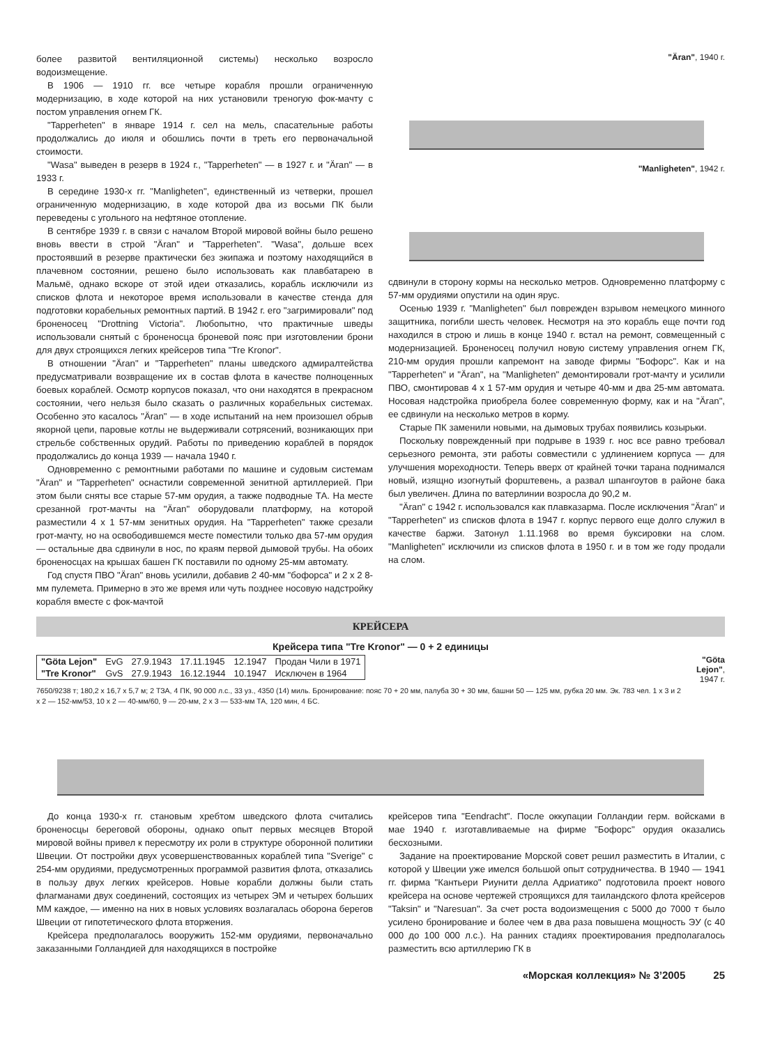более развитой вентиляционной системы) несколько возросло водоизмещение.
В 1906 — 1910 гг. все четыре корабля прошли ограниченную модернизацию, в ходе которой на них установили треногую фок-мачту с постом управления огнем ГК.
"Tapperheten" в январе 1914 г. сел на мель, спасательные работы продолжались до июля и обошлись почти в треть его первоначальной стоимости.
"Wasa" выведен в резерв в 1924 г., "Tapperheten" — в 1927 г. и "Äran" — в 1933 г.
В середине 1930-х гг. "Manligheten", единственный из четверки, прошел ограниченную модернизацию, в ходе которой два из восьми ПК были переведены с угольного на нефтяное отопление.
В сентябре 1939 г. в связи с началом Второй мировой войны было решено вновь ввести в строй "Äran" и "Tapperheten". "Wasa", дольше всех простоявший в резерве практически без экипажа и поэтому находящийся в плачевном состоянии, решено было использовать как плавбатарею в Мальмё, однако вскоре от этой идеи отказались, корабль исключили из списков флота и некоторое время использовали в качестве стенда для подготовки корабельных ремонтных партий. В 1942 г. его "загримировали" под броненосец "Drottning Victoria". Любопытно, что практичные шведы использовали снятый с броненосца броневой пояс при изготовлении брони для двух строящихся легких крейсеров типа "Tre Kronor".
В отношении "Äran" и "Tapperheten" планы шведского адмиралтейства предусматривали возвращение их в состав флота в качестве полноценных боевых кораблей. Осмотр корпусов показал, что они находятся в прекрасном состоянии, чего нельзя было сказать о различных корабельных системах. Особенно это касалось "Äran" — в ходе испытаний на нем произошел обрыв якорной цепи, паровые котлы не выдерживали сотрясений, возникающих при стрельбе собственных орудий. Работы по приведению кораблей в порядок продолжались до конца 1939 — начала 1940 г.
Одновременно с ремонтными работами по машине и судовым системам "Äran" и "Tapperheten" оснастили современной зенитной артиллерией. При этом были сняты все старые 57-мм орудия, а также подводные ТА. На месте срезанной грот-мачты на "Äran" оборудовали платформу, на которой разместили 4 x 1 57-мм зенитных орудия. На "Tapperheten" также срезали грот-мачту, но на освободившемся месте поместили только два 57-мм орудия — остальные два сдвинули в нос, по краям первой дымовой трубы. На обоих броненосцах на крышах башен ГК поставили по одному 25-мм автомату.
Год спустя ПВО "Äran" вновь усилили, добавив 2 40-мм "бофорса" и 2 x 2 8-мм пулемета. Примерно в это же время или чуть позднее носовую надстройку корабля вместе с фок-мачтой
"Äran", 1940 г.
"Manligheten", 1942 г.
сдвинули в сторону кормы на несколько метров. Одновременно платформу с 57-мм орудиями опустили на один ярус.
Осенью 1939 г. "Manligheten" был поврежден взрывом немецкого минного защитника, погибли шесть человек. Несмотря на это корабль еще почти год находился в строю и лишь в конце 1940 г. встал на ремонт, совмещенный с модернизацией. Броненосец получил новую систему управления огнем ГК, 210-мм орудия прошли капремонт на заводе фирмы "Бофорс". Как и на "Tapperheten" и "Äran", на "Manligheten" демонтировали грот-мачту и усилили ПВО, смонтировав 4 x 1 57-мм орудия и четыре 40-мм и два 25-мм автомата. Носовая надстройка приобрела более современную форму, как и на "Äran", ее сдвинули на несколько метров в корму.
Старые ПК заменили новыми, на дымовых трубах появились козырьки.
Поскольку поврежденный при подрыве в 1939 г. нос все равно требовал серьезного ремонта, эти работы совместили с удлинением корпуса — для улучшения мореходности. Теперь вверх от крайней точки тарана поднимался новый, изящно изогнутый форштевень, а развал шпангоутов в районе бака был увеличен. Длина по ватерлинии возросла до 90,2 м.
"Äran" с 1942 г. использовался как плавказарма. После исключения "Äran" и "Tapperheten" из списков флота в 1947 г. корпус первого еще долго служил в качестве баржи. Затонул 1.11.1968 во время буксировки на слом. "Manligheten" исключили из списков флота в 1950 г. и в том же году продали на слом.
КРЕЙСЕРА
Крейсера типа "Tre Kronor" — 0 + 2 единицы
| "Göta Lejon" | EvG | 27.9.1943 | 17.11.1945 | 12.1947 | Продан Чили в 1971 |
| "Tre Kronor" | GvS | 27.9.1943 | 16.12.1944 | 10.1947 | Исключен в 1964 |
7650/9238 т; 180,2 x 16,7 x 5,7 м; 2 ТЗА, 4 ПК, 90 000 л.с., 33 уз., 4350 (14) миль. Бронирование: пояс 70 + 20 мм, палуба 30 + 30 мм, башни 50 — 125 мм, рубка 20 мм. Эк. 783 чел. 1 x 3 и 2 x 2 — 152-мм/53, 10 x 2 — 40-мм/60, 9 — 20-мм, 2 x 3 — 533-мм ТА, 120 мин, 4 БС.
"Göta Lejon", 1947 г.
До конца 1930-х гг. становым хребтом шведского флота считались броненосцы береговой обороны, однако опыт первых месяцев Второй мировой войны привел к пересмотру их роли в структуре оборонной политики Швеции. От постройки двух усовершенствованных кораблей типа "Sverige" с 254-мм орудиями, предусмотренных программой развития флота, отказались в пользу двух легких крейсеров. Новые корабли должны были стать флагманами двух соединений, состоящих из четырех ЭМ и четырех больших ММ каждое, — именно на них в новых условиях возлагалась оборона берегов Швеции от гипотетического флота вторжения.
Крейсера предполагалось вооружить 152-мм орудиями, первоначально заказанными Голландией для находящихся в постройке
крейсеров типа "Eendracht". После оккупации Голландии герм. войсками в мае 1940 г. изготавливаемые на фирме "Бофорс" орудия оказались бесхозными.
Задание на проектирование Морской совет решил разместить в Италии, с которой у Швеции уже имелся большой опыт сотрудничества. В 1940 — 1941 гг. фирма "Кантьери Риунити делла Адриатико" подготовила проект нового крейсера на основе чертежей строящихся для таиландского флота крейсеров "Taksin" и "Naresuan". За счет роста водоизмещения с 5000 до 7000 т было усилено бронирование и более чем в два раза повышена мощность ЭУ (с 40 000 до 100 000 л.с.). На ранних стадиях проектирования предполагалось разместить всю артиллерию ГК в
«Морская коллекция» № 3’2005 25